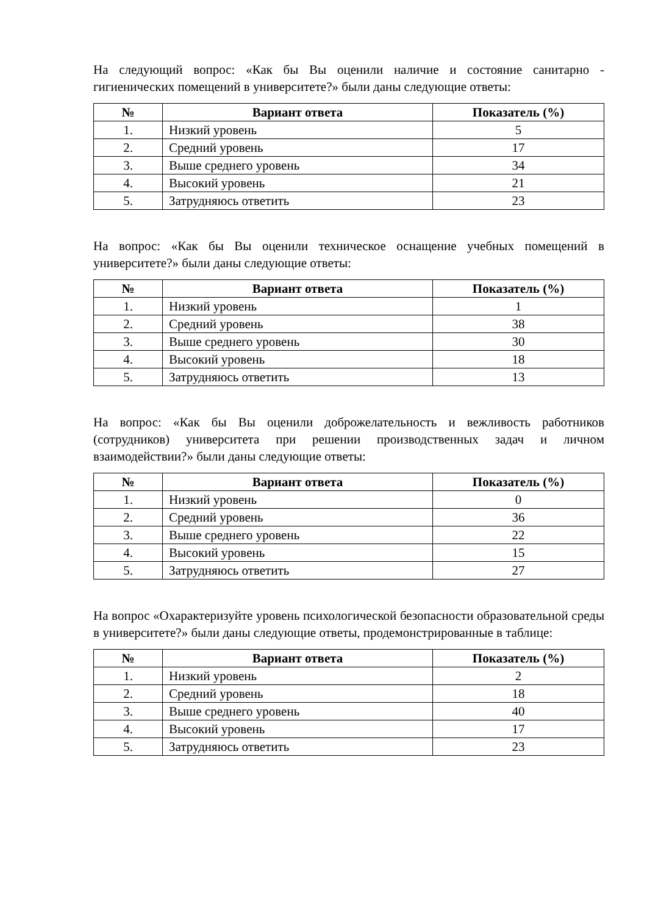На следующий вопрос: «Как бы Вы оценили наличие и состояние санитарно - гигиенических помещений в университете?» были даны следующие ответы:
| № | Вариант ответа | Показатель (%) |
| --- | --- | --- |
| 1. | Низкий уровень | 5 |
| 2. | Средний уровень | 17 |
| 3. | Выше среднего уровень | 34 |
| 4. | Высокий уровень | 21 |
| 5. | Затрудняюсь ответить | 23 |
На вопрос: «Как бы Вы оценили техническое оснащение учебных помещений в университете?» были даны следующие ответы:
| № | Вариант ответа | Показатель (%) |
| --- | --- | --- |
| 1. | Низкий уровень | 1 |
| 2. | Средний уровень | 38 |
| 3. | Выше среднего уровень | 30 |
| 4. | Высокий уровень | 18 |
| 5. | Затрудняюсь ответить | 13 |
На вопрос: «Как бы Вы оценили доброжелательность и вежливость работников (сотрудников) университета при решении производственных задач и личном взаимодействии?» были даны следующие ответы:
| № | Вариант ответа | Показатель (%) |
| --- | --- | --- |
| 1. | Низкий уровень | 0 |
| 2. | Средний уровень | 36 |
| 3. | Выше среднего уровень | 22 |
| 4. | Высокий уровень | 15 |
| 5. | Затрудняюсь ответить | 27 |
На вопрос «Охарактеризуйте уровень психологической безопасности образовательной среды в университете?» были даны следующие ответы, продемонстрированные в таблице:
| № | Вариант ответа | Показатель (%) |
| --- | --- | --- |
| 1. | Низкий уровень | 2 |
| 2. | Средний уровень | 18 |
| 3. | Выше среднего уровень | 40 |
| 4. | Высокий уровень | 17 |
| 5. | Затрудняюсь ответить | 23 |